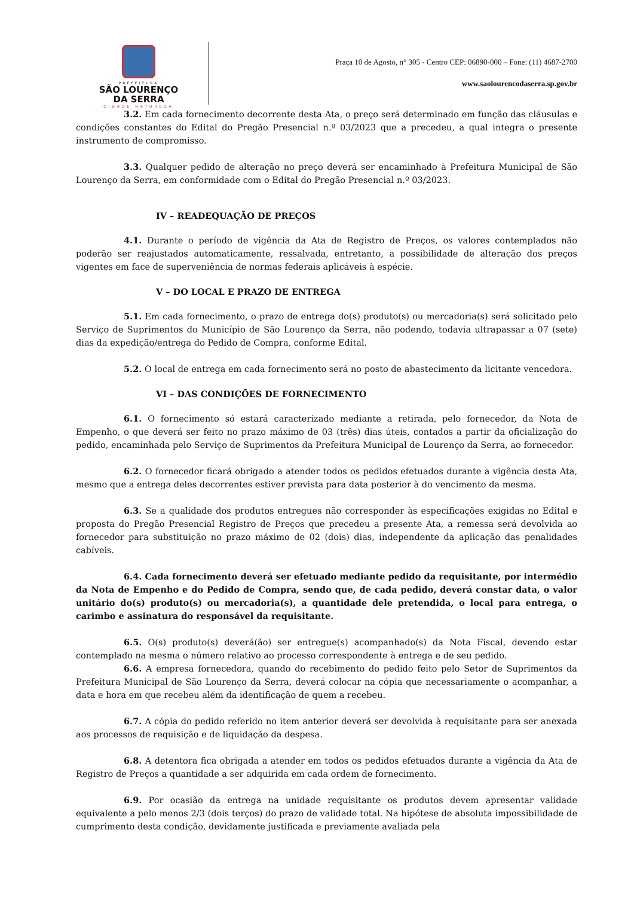PREFEITURA
SÃO LOURENÇO
DA SERRA
CIDADE NATUREZA
Praça 10 de Agosto, n° 305 - Centro CEP: 06890-000 – Fone: (11) 4687-2700
www.saolourencodaserra.sp.gov.br
3.2. Em cada fornecimento decorrente desta Ata, o preço será determinado em função das cláusulas e condições constantes do Edital do Pregão Presencial n.º 03/2023 que a precedeu, a qual integra o presente instrumento de compromisso.
3.3. Qualquer pedido de alteração no preço deverá ser encaminhado à Prefeitura Municipal de São Lourenço da Serra, em conformidade com o Edital do Pregão Presencial n.º 03/2023.
IV – READEQUAÇÃO DE PREÇOS
4.1. Durante o período de vigência da Ata de Registro de Preços, os valores contemplados não poderão ser reajustados automaticamente, ressalvada, entretanto, a possibilidade de alteração dos preços vigentes em face de superveniência de normas federais aplicáveis à espécie.
V – DO LOCAL E PRAZO DE ENTREGA
5.1. Em cada fornecimento, o prazo de entrega do(s) produto(s) ou mercadoria(s) será solicitado pelo Serviço de Suprimentos do Município de São Lourenço da Serra, não podendo, todavia ultrapassar a 07 (sete) dias da expedição/entrega do Pedido de Compra, conforme Edital.
5.2. O local de entrega em cada fornecimento será no posto de abastecimento da licitante vencedora.
VI – DAS CONDIÇÕES DE FORNECIMENTO
6.1. O fornecimento só estará caracterizado mediante a retirada, pelo fornecedor, da Nota de Empenho, o que deverá ser feito no prazo máximo de 03 (três) dias úteis, contados a partir da oficialização do pedido, encaminhada pelo Serviço de Suprimentos da Prefeitura Municipal de Lourenço da Serra, ao fornecedor.
6.2. O fornecedor ficará obrigado a atender todos os pedidos efetuados durante a vigência desta Ata, mesmo que a entrega deles decorrentes estiver prevista para data posterior à do vencimento da mesma.
6.3. Se a qualidade dos produtos entregues não corresponder às especificações exigidas no Edital e proposta do Pregão Presencial Registro de Preços que precedeu a presente Ata, a remessa será devolvida ao fornecedor para substituição no prazo máximo de 02 (dois) dias, independente da aplicação das penalidades cabíveis.
6.4. Cada fornecimento deverá ser efetuado mediante pedido da requisitante, por intermédio da Nota de Empenho e do Pedido de Compra, sendo que, de cada pedido, deverá constar data, o valor unitário do(s) produto(s) ou mercadoria(s), a quantidade dele pretendida, o local para entrega, o carimbo e assinatura do responsável da requisitante.
6.5. O(s) produto(s) deverá(ão) ser entregue(s) acompanhado(s) da Nota Fiscal, devendo estar contemplado na mesma o número relativo ao processo correspondente à entrega e de seu pedido.
6.6. A empresa fornecedora, quando do recebimento do pedido feito pelo Setor de Suprimentos da Prefeitura Municipal de São Lourenço da Serra, deverá colocar na cópia que necessariamente o acompanhar, a data e hora em que recebeu além da identificação de quem a recebeu.
6.7. A cópia do pedido referido no item anterior deverá ser devolvida à requisitante para ser anexada aos processos de requisição e de liquidação da despesa.
6.8. A detentora fica obrigada a atender em todos os pedidos efetuados durante a vigência da Ata de Registro de Preços a quantidade a ser adquirida em cada ordem de fornecimento.
6.9. Por ocasião da entrega na unidade requisitante os produtos devem apresentar validade equivalente a pelo menos 2/3 (dois terços) do prazo de validade total. Na hipótese de absoluta impossibilidade de cumprimento desta condição, devidamente justificada e previamente avaliada pela